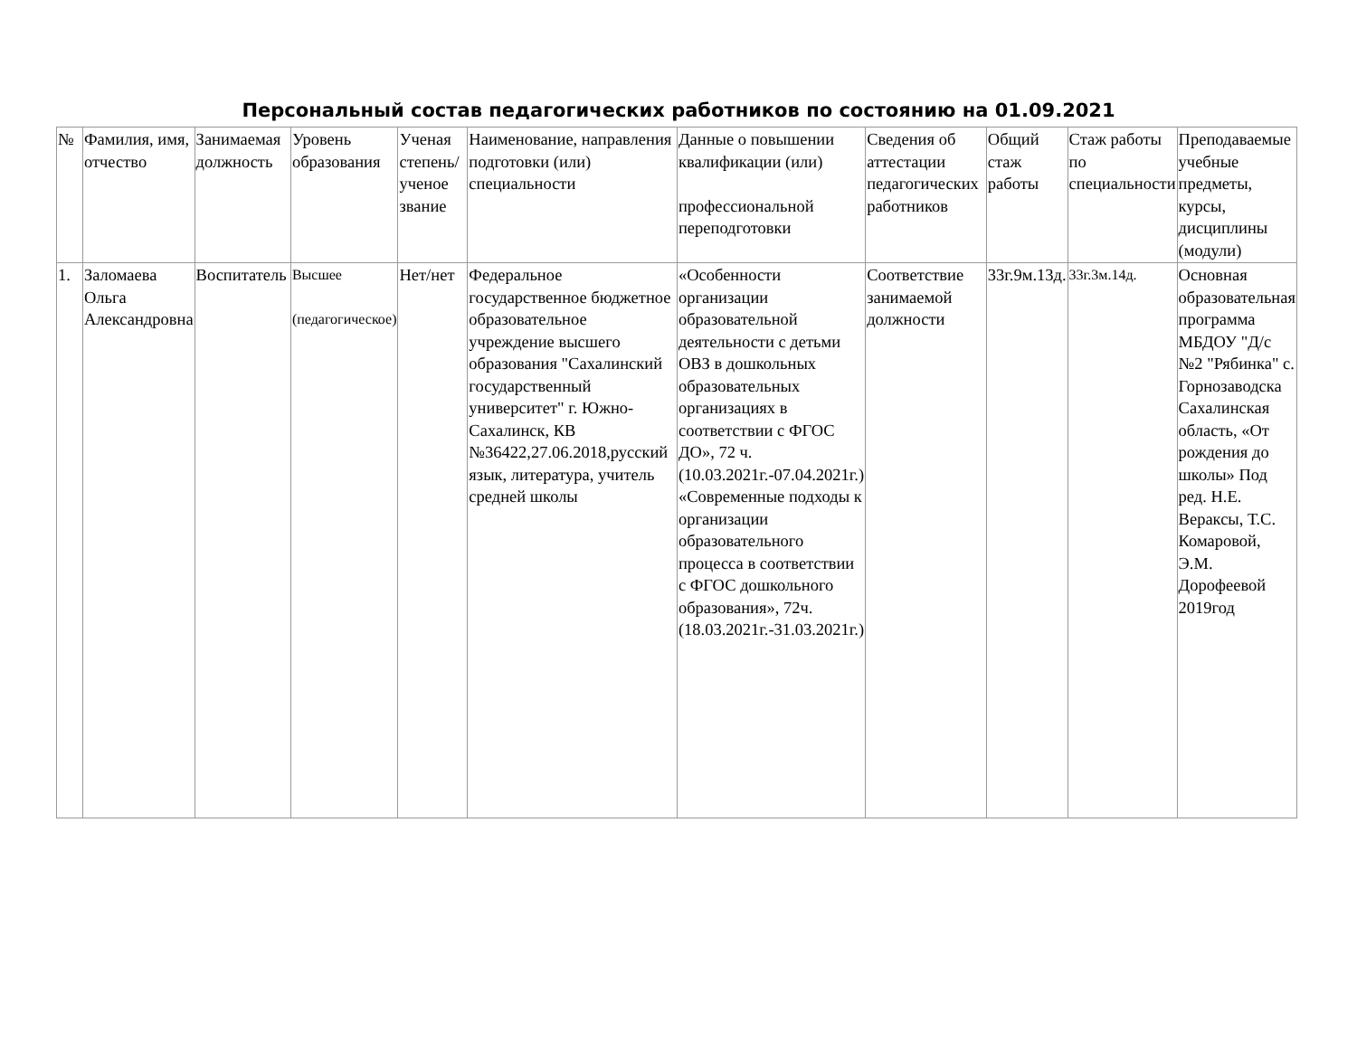Персональный состав педагогических работников по состоянию на 01.09.2021
| № | Фамилия, имя, отчество | Занимаемая должность | Уровень образования | Ученая степень/ученое звание | Наименование, направления подготовки (или) специальности | Данные о повышении квалификации (или) профессиональной переподготовки | Сведения об аттестации педагогических работников | Общий стаж работы | Стаж работы по специальности | Преподаваемые учебные предметы, курсы, дисциплины (модули) |
| --- | --- | --- | --- | --- | --- | --- | --- | --- | --- | --- |
| 1. | Заломаева Ольга Александровна | Воспитатель | Высшее (педагогическое) | Нет/нет | Федеральное государственное бюджетное образовательное учреждение высшего образования "Сахалинский государственный университет" г. Южно-Сахалинск, КВ №36422,27.06.2018,русский язык, литература, учитель средней школы | «Особенности организации образовательной деятельности с детьми ОВЗ в дошкольных образовательных организациях в соответствии с ФГОС ДО», 72 ч. (10.03.2021г.-07.04.2021г.) «Современные подходы к организации образовательного процесса в соответствии с ФГОС дошкольного образования», 72ч. (18.03.2021г.-31.03.2021г.) | Соответствие занимаемой должности | 33г.9м.13д. | 33г.3м.14д. | Основная образовательная программа МБДОУ "Д/с №2 "Рябинка" с. Горнозаводска Сахалинская область, «От рождения до школы» Под ред. Н.Е. Вераксы, Т.С. Комаровой, Э.М. Дорофеевой 2019год |